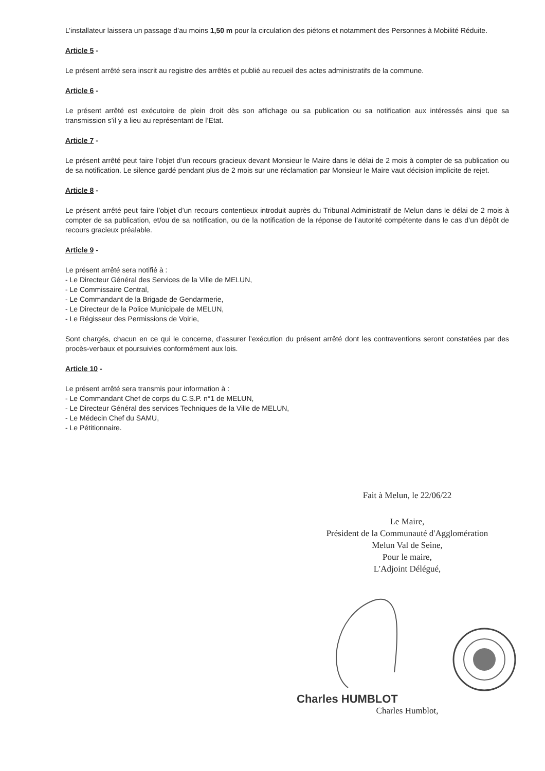L’installateur laissera un passage d’au moins 1,50 m pour la circulation des piétons et notamment des Personnes à Mobilité Réduite.
Article 5 -
Le présent arrêté sera inscrit au registre des arrêtés et publié au recueil des actes administratifs de la commune.
Article 6 -
Le présent arrêté est exécutoire de plein droit dès son affichage ou sa publication ou sa notification aux intéressés ainsi que sa transmission s’il y a lieu au représentant de l’Etat.
Article 7 -
Le présent arrêté peut faire l’objet d’un recours gracieux devant Monsieur le Maire dans le délai de 2 mois à compter de sa publication ou de sa notification. Le silence gardé pendant plus de 2 mois sur une réclamation par Monsieur le Maire vaut décision implicite de rejet.
Article 8 -
Le présent arrêté peut faire l’objet d’un recours contentieux introduit auprès du Tribunal Administratif de Melun dans le délai de 2 mois à compter de sa publication, et/ou de sa notification, ou de la notification de la réponse de l’autorité compétente dans le cas d’un dépôt de recours gracieux préalable.
Article 9 -
Le présent arrêté sera notifié à :
- Le Directeur Général des Services de la Ville de MELUN,
- Le Commissaire Central,
- Le Commandant de la Brigade de Gendarmerie,
- Le Directeur de la Police Municipale de MELUN,
- Le Régisseur des Permissions de Voirie,
Sont chargés, chacun en ce qui le concerne, d’assurer l’exécution du présent arrêté dont les contraventions seront constatées par des procès-verbaux et poursuivies conformément aux lois.
Article 10 -
Le présent arrêté sera transmis pour information à :
- Le Commandant Chef de corps du C.S.P. n°1 de MELUN,
- Le Directeur Général des services Techniques de la Ville de MELUN,
- Le Médecin Chef du SAMU,
- Le Pétitionnaire.
Fait à Melun, le 22/06/22
Le Maire,
Président de la Communauté d'Agglomération
Melun Val de Seine,
Pour le maire,
L'Adjoint Délégué,
Charles HUMBLOT
Charles Humblot,